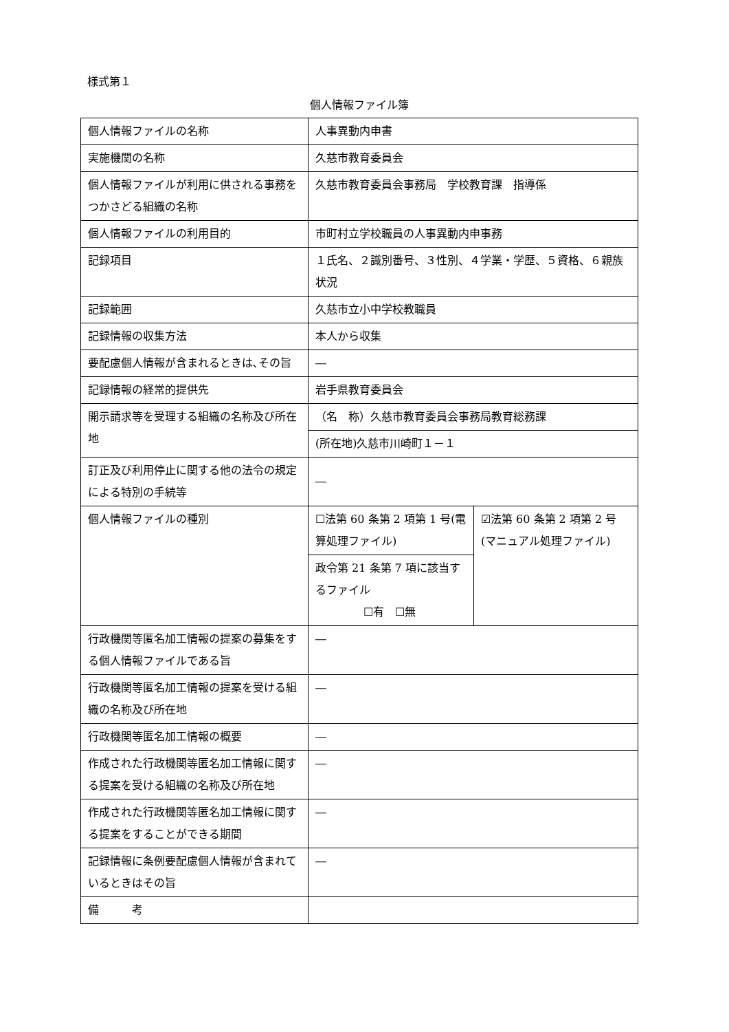様式第１
個人情報ファイル簿
| 個人情報ファイルの名称 | 人事異動内申書 | |
| 実施機関の名称 | 久慈市教育委員会 | |
| 個人情報ファイルが利用に供される事務をつかさどる組織の名称 | 久慈市教育委員会事務局 学校教育課 指導係 | |
| 個人情報ファイルの利用目的 | 市町村立学校職員の人事異動内申事務 | |
| 記録項目 | １氏名、２識別番号、３性別、４学業・学歴、５資格、６親族状況 | |
| 記録範囲 | 久慈市立小中学校教職員 | |
| 記録情報の収集方法 | 本人から収集 | |
| 要配慮個人情報が含まれるときは､その旨 | ― | |
| 記録情報の経常的提供先 | 岩手県教育委員会 | |
| 開示請求等を受理する組織の名称及び所在地 | （名 称）久慈市教育委員会事務局教育総務課 | |
| | (所在地)久慈市川崎町１－１ | |
| 訂正及び利用停止に関する他の法令の規定による特別の手続等 | ― | |
| 個人情報ファイルの種別 | ☐法第 60 条第 2 項第 1 号(電算処理ファイル) | ☑法第 60 条第 2 項第 2 号(マニュアル処理ファイル) |
| | 政令第 21 条第 7 項に該当するファイル ☐有 ☐無 | |
| 行政機関等匿名加工情報の提案の募集をする個人情報ファイルである旨 | ― | |
| 行政機関等匿名加工情報の提案を受ける組織の名称及び所在地 | ― | |
| 行政機関等匿名加工情報の概要 | ― | |
| 作成された行政機関等匿名加工情報に関する提案を受ける組織の名称及び所在地 | ― | |
| 作成された行政機関等匿名加工情報に関する提案をすることができる期間 | ― | |
| 記録情報に条例要配慮個人情報が含まれているときはその旨 | ― | |
| 備 考 | | |